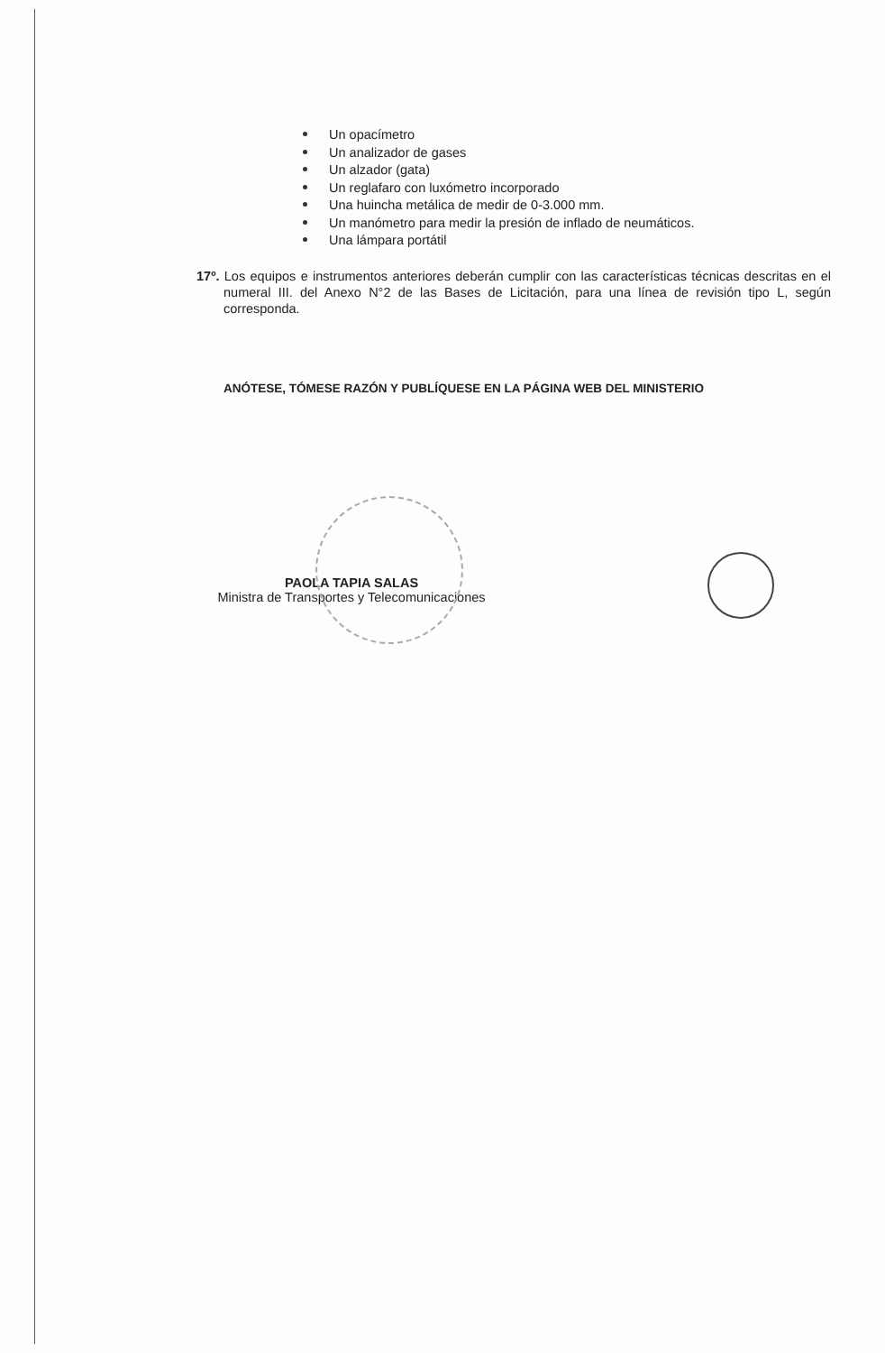Un opacímetro
Un analizador de gases
Un alzador (gata)
Un reglafaro con luxómetro incorporado
Una huincha metálica de medir de 0-3.000 mm.
Un manómetro para medir la presión de inflado de neumáticos.
Una lámpara portátil
17º. Los equipos e instrumentos anteriores deberán cumplir con las características técnicas descritas en el numeral III. del Anexo N°2 de las Bases de Licitación, para una línea de revisión tipo L, según corresponda.
ANÓTESE, TÓMESE RAZÓN Y PUBLÍQUESE EN LA PÁGINA WEB DEL MINISTERIO
PAOLA TAPIA SALAS
Ministra de Transportes y Telecomunicaciones